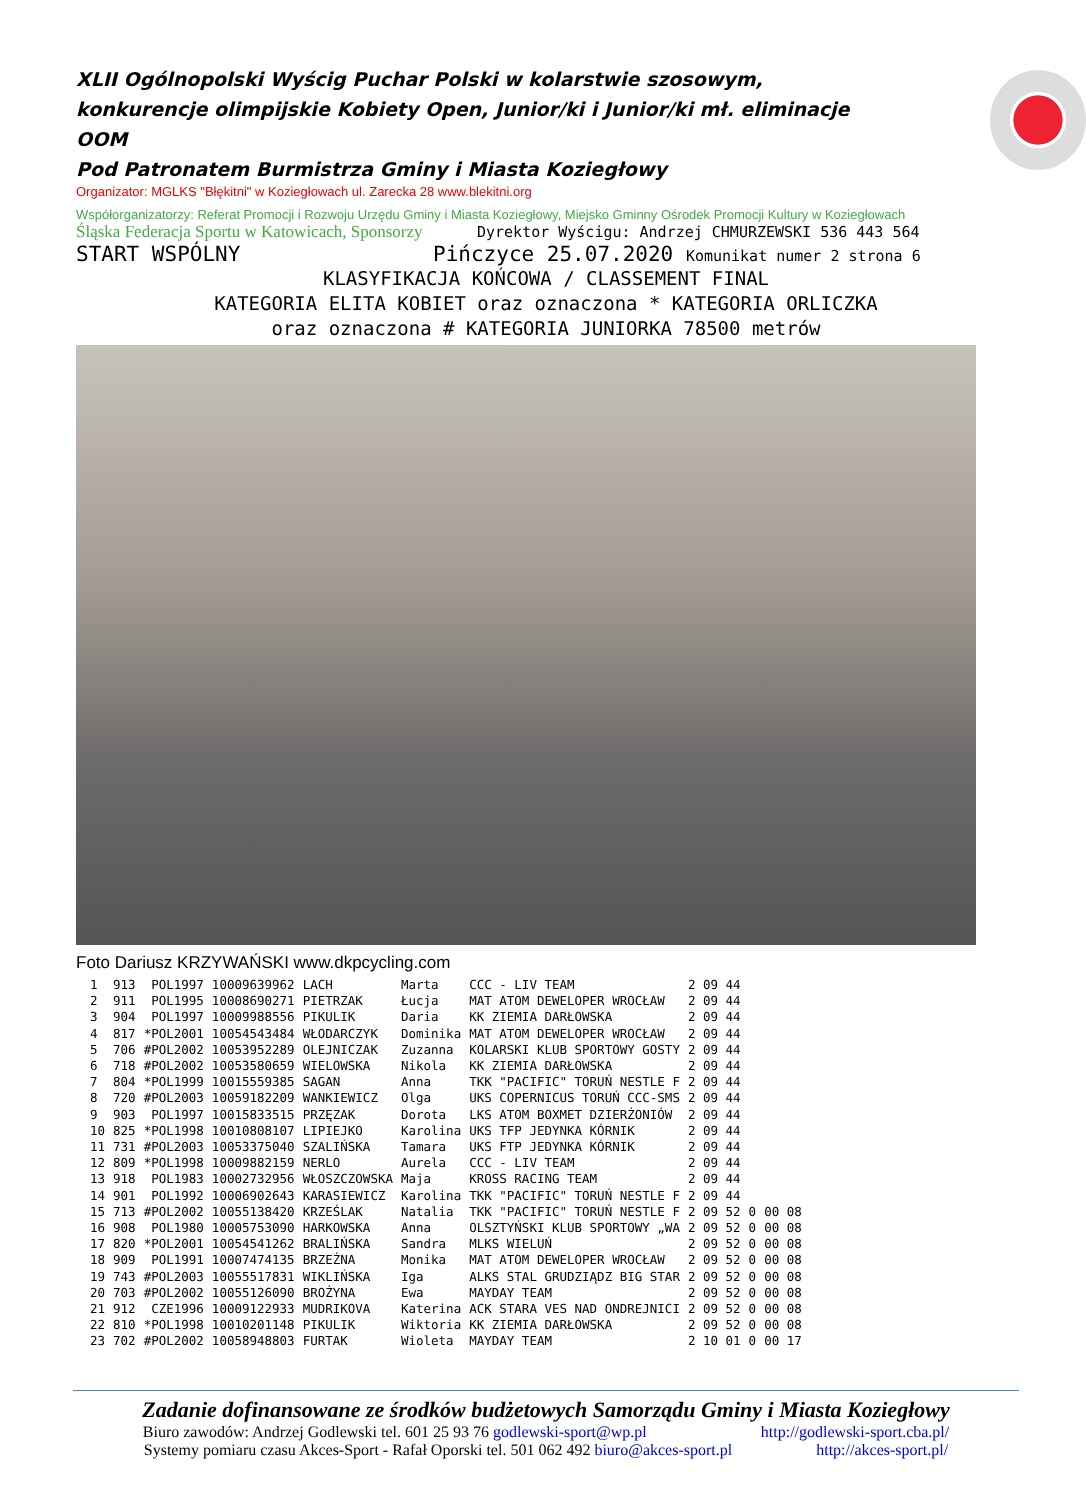XLII Ogólnopolski Wyścig Puchar Polski w kolarstwie szosowym, konkurencje olimpijskie Kobiety Open, Junior/ki i Junior/ki mł. eliminacje OOM
Pod Patronatem Burmistrza Gminy i Miasta Koziegłowy
Organizator: MGLKS "Błękitni" w Koziegłowach ul. Zarecka 28 www.blekitni.org
Współorganizatorzy: Referat Promocji i Rozwoju Urzędu Gminy i Miasta Koziegłowy, Miejsko Gminny Ośrodek Promocji Kultury w Koziegłowach
Śląska Federacja Sportu w Katowicach, Sponsorzy Dyrektor Wyścigu: Andrzej CHMURZEWSKI 536 443 564
START WSPÓLNY Pińczyce 25.07.2020 Komunikat numer 2 strona 6
KLASYFIKACJA KOŃCOWA / CLASSEMENT FINAL
KATEGORIA ELITA KOBIET oraz oznaczona * KATEGORIA ORLICZKA
oraz oznaczona # KATEGORIA JUNIORKA 78500 metrów
Foto Dariusz KRZYWAŃSKI www.dkpcycling.com
| 1 | 913 | POL1997 | 10009639962 | LACH | Marta | CCC - LIV TEAM | 2 09 44 | | |
| 2 | 911 | POL1995 | 10008690271 | PIETRZAK | Łucja | MAT ATOM DEWELOPER WROCŁAW | 2 09 44 | | |
| 3 | 904 | POL1997 | 10009988556 | PIKULIK | Daria | KK ZIEMIA DARŁOWSKA | 2 09 44 | | |
| 4 | 817 | *POL2001 | 10054543484 | WŁODARCZYK | Dominika | MAT ATOM DEWELOPER WROCŁAW | 2 09 44 | | |
| 5 | 706 | #POL2002 | 10053952289 | OLEJNICZAK | Zuzanna | KOLARSKI KLUB SPORTOWY GOSTY | 2 09 44 | | |
| 6 | 718 | #POL2002 | 10053580659 | WIELOWSKA | Nikola | KK ZIEMIA DARŁOWSKA | 2 09 44 | | |
| 7 | 804 | *POL1999 | 10015559385 | SAGAN | Anna | TKK "PACIFIC" TORUŃ NESTLE F | 2 09 44 | | |
| 8 | 720 | #POL2003 | 10059182209 | WANKIEWICZ | Olga | UKS COPERNICUS TORUŃ CCC-SMS | 2 09 44 | | |
| 9 | 903 | POL1997 | 10015833515 | PRZĘZAK | Dorota | LKS ATOM BOXMET DZIERŻONIÓW | 2 09 44 | | |
| 10 | 825 | *POL1998 | 10010808107 | LIPIEJKO | Karolina | UKS TFP JEDYNKA KÓRNIK | 2 09 44 | | |
| 11 | 731 | #POL2003 | 10053375040 | SZALIŃSKA | Tamara | UKS FTP JEDYNKA KÓRNIK | 2 09 44 | | |
| 12 | 809 | *POL1998 | 10009882159 | NERLO | Aurela | CCC - LIV TEAM | 2 09 44 | | |
| 13 | 918 | POL1983 | 10002732956 | WŁOSZCZOWSKA | Maja | KROSS RACING TEAM | 2 09 44 | | |
| 14 | 901 | POL1992 | 10006902643 | KARASIEWICZ | Karolina | TKK "PACIFIC" TORUŃ NESTLE F | 2 09 44 | | |
| 15 | 713 | #POL2002 | 10055138420 | KRZEŚLAK | Natalia | TKK "PACIFIC" TORUŃ NESTLE F | 2 09 52 | 0 | 00 08 |
| 16 | 908 | POL1980 | 10005753090 | HARKOWSKA | Anna | OLSZTYŃSKI KLUB SPORTOWY „WA | 2 09 52 | 0 | 00 08 |
| 17 | 820 | *POL2001 | 10054541262 | BRALIŃSKA | Sandra | MLKS WIELUŃ | 2 09 52 | 0 | 00 08 |
| 18 | 909 | POL1991 | 10007474135 | BRZEŻNA | Monika | MAT ATOM DEWELOPER WROCŁAW | 2 09 52 | 0 | 00 08 |
| 19 | 743 | #POL2003 | 10055517831 | WIKLIŃSKA | Iga | ALKS STAL GRUDZIĄDZ BIG STAR | 2 09 52 | 0 | 00 08 |
| 20 | 703 | #POL2002 | 10055126090 | BROŻYNA | Ewa | MAYDAY TEAM | 2 09 52 | 0 | 00 08 |
| 21 | 912 | CZE1996 | 10009122933 | MUDRIKOVA | Katerina | ACK STARA VES NAD ONDREJNICI | 2 09 52 | 0 | 00 08 |
| 22 | 810 | *POL1998 | 10010201148 | PIKULIK | Wiktoria | KK ZIEMIA DARŁOWSKA | 2 09 52 | 0 | 00 08 |
| 23 | 702 | #POL2002 | 10058948803 | FURTAK | Wioleta | MAYDAY TEAM | 2 10 01 | 0 | 00 17 |
Zadanie dofinansowane ze środków budżetowych Samorządu Gminy i Miasta Koziegłowy
Biuro zawodów: Andrzej Godlewski tel. 601 25 93 76 godlewski-sport@wp.pl http://godlewski-sport.cba.pl/
Systemy pomiaru czasu Akces-Sport - Rafał Oporski tel. 501 062 492 biuro@akces-sport.pl http://akces-sport.pl/